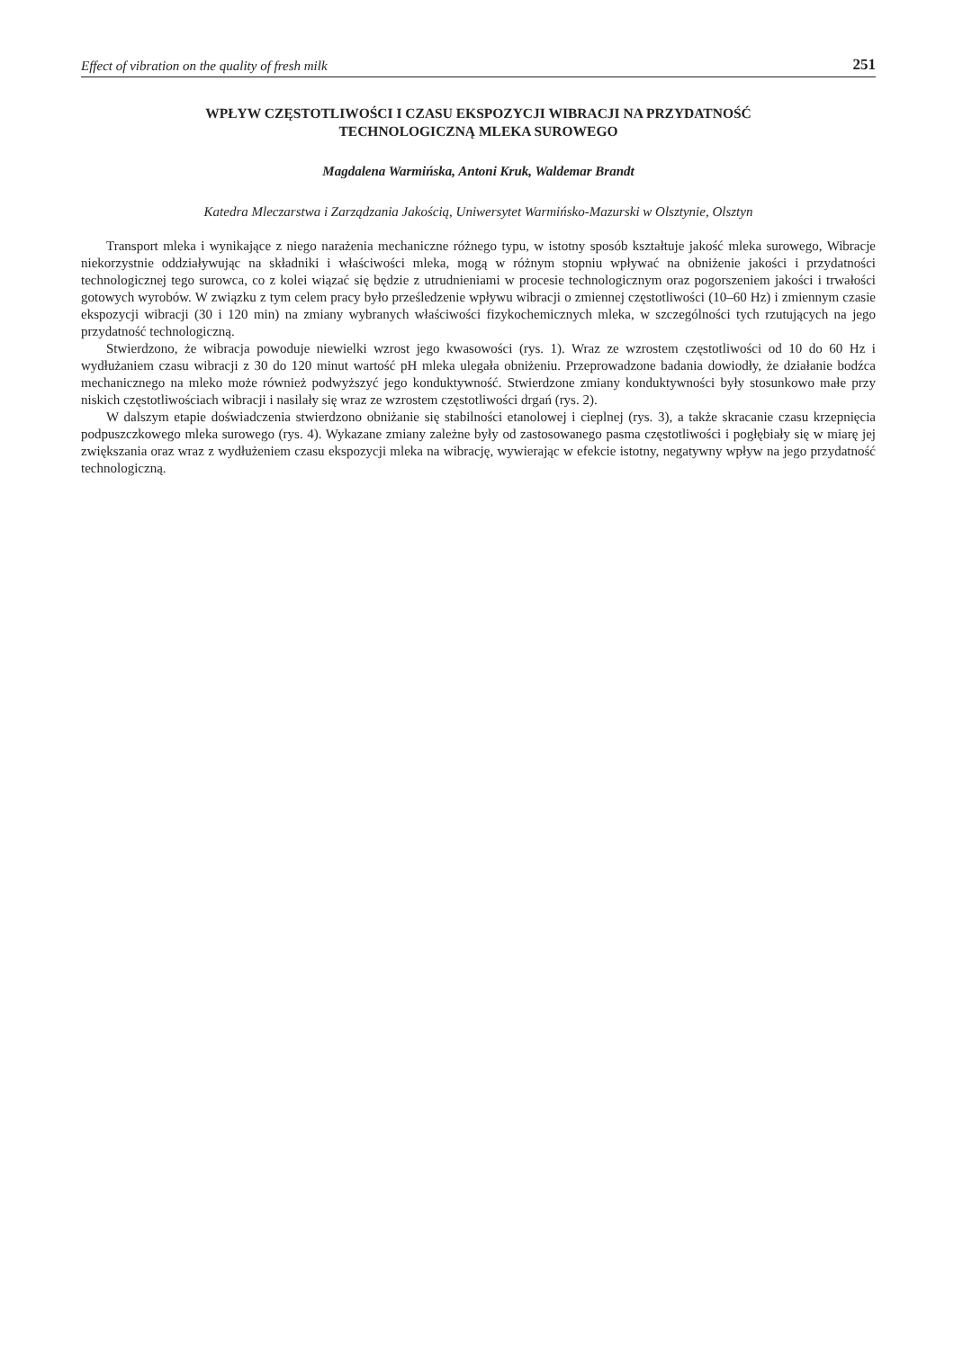Effect of vibration on the quality of fresh milk 251
WPŁYW CZĘSTOTLIWOŚCI I CZASU EKSPOZYCJI WIBRACJI NA PRZYDATNOŚĆ
TECHNOLOGICZNĄ MLEKA SUROWEGO
Magdalena Warmińska, Antoni Kruk, Waldemar Brandt
Katedra Mleczarstwa i Zarządzania Jakością, Uniwersytet Warmińsko-Mazurski w Olsztynie, Olsztyn
Transport mleka i wynikające z niego narażenia mechaniczne różnego typu, w istotny sposób kształtuje jakość mleka surowego, Wibracje niekorzystnie oddziaływując na składniki i właściwości mleka, mogą w różnym stopniu wpływać na obniżenie jakości i przydatności technologicznej tego surowca, co z kolei wiązać się będzie z utrudnieniami w procesie technologicznym oraz pogorszeniem jakości i trwałości gotowych wyrobów. W związku z tym celem pracy było prześledzenie wpływu wibracji o zmiennej częstotliwości (10–60 Hz) i zmiennym czasie ekspozycji wibracji (30 i 120 min) na zmiany wybranych właściwości fizykochemicznych mleka, w szczególności tych rzutujących na jego przydatność technologiczną.
Stwierdzono, że wibracja powoduje niewielki wzrost jego kwasowości (rys. 1). Wraz ze wzrostem częstotliwości od 10 do 60 Hz i wydłużaniem czasu wibracji z 30 do 120 minut wartość pH mleka ulegała obniżeniu. Przeprowadzone badania dowiodły, że działanie bodźca mechanicznego na mleko może również podwyższyć jego konduktywność. Stwierdzone zmiany konduktywności były stosunkowo małe przy niskich częstotliwościach wibracji i nasilały się wraz ze wzrostem częstotliwości drgań (rys. 2).
W dalszym etapie doświadczenia stwierdzono obniżanie się stabilności etanolowej i cieplnej (rys. 3), a także skracanie czasu krzepnięcia podpuszczkowego mleka surowego (rys. 4). Wykazane zmiany zależne były od zastosowanego pasma częstotliwości i pogłębiały się w miarę jej zwiększania oraz wraz z wydłużeniem czasu ekspozycji mleka na wibrację, wywierając w efekcie istotny, negatywny wpływ na jego przydatność technologiczną.